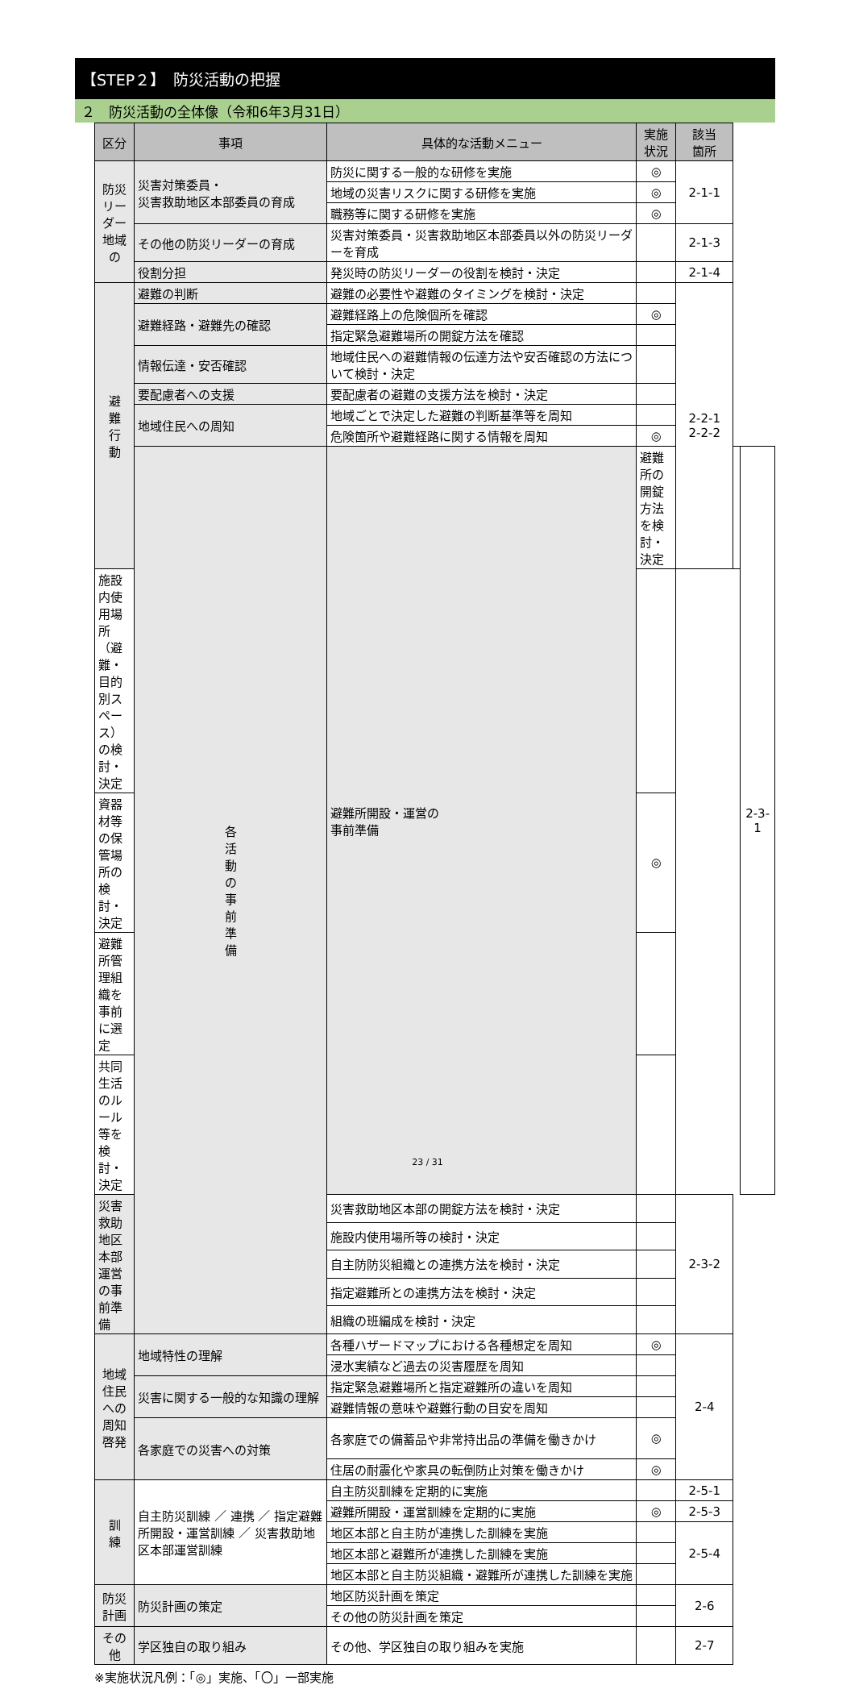【STEP２】　防災活動の把握
２　防災活動の全体像（令和6年3月31日）
| 区分 | 事項 | 具体的な活動メニュー | 実施 状況 | 該当 箇所 | | |
| --- | --- | --- | --- | --- | --- | --- |
| 防災リーダー 地域の | 災害対策委員・ 災害救助地区本部委員の育成 | 防災に関する一般的な研修を実施 | ◎ | 2-1-1 | | |
| | | 地域の災害リスクに関する研修を実施 | ◎ | | | |
| | | 職務等に関する研修を実施 | ◎ | | | |
| | その他の防災リーダーの育成 | 災害対策委員・災害救助地区本部委員以外の防災リーダーを育成 | | 2-1-3 | | |
| | 役割分担 | 発災時の防災リーダーの役割を検討・決定 | | 2-1-4 | | |
| 避 難 行 動 | 避難の判断 | 避難の必要性や避難のタイミングを検討・決定 | | 2-2-1 2-2-2 | | |
| | 避難経路・避難先の確認 | 避難経路上の危険個所を確認 | ◎ | | | |
| | | 指定緊急避難場所の開錠方法を確認 | | | | |
| | 情報伝達・安否確認 | 地域住民への避難情報の伝達方法や安否確認の方法について検討・決定 | | | | |
| | 要配慮者への支援 | 要配慮者の避難の支援方法を検討・決定 | | | | |
| | 地域住民への周知 | 地域ごとで決定した避難の判断基準等を周知 | | | | |
| | | 危険箇所や避難経路に関する情報を周知 | ◎ | | | |
| | 各 活 動 の 事 前 準 備 | 避難所開設・運営の 事前準備 | 避難所の開錠方法を検討・決定 | | | 2-3-1 |
| 施設内使用場所（避難・目的別スペース）の検討・決定 | | | | | | |
| 資器材等の保管場所の検討・決定 | | | ◎ | | | |
| 避難所管理組織を事前に選定 | | | | | | |
| 共同生活のルール等を検討・決定 | | | | | | |
| 災害救助地区本部運営の事前準備 | | 災害救助地区本部の開錠方法を検討・決定 | | 2-3-2 | | |
| | | 施設内使用場所等の検討・決定 | | | | |
| | | 自主防防災組織との連携方法を検討・決定 | | | | |
| | | 指定避難所との連携方法を検討・決定 | | | | |
| | | 組織の班編成を検討・決定 | | | | |
| 地域住民への周知啓発 | 地域特性の理解 | 各種ハザードマップにおける各種想定を周知 | ◎ | 2-4 | | |
| | | 浸水実績など過去の災害履歴を周知 | | | | |
| | 災害に関する一般的な知識の理解 | 指定緊急避難場所と指定避難所の違いを周知 | | | | |
| | | 避難情報の意味や避難行動の目安を周知 | | | | |
| | 各家庭での災害への対策 | 各家庭での備蓄品や非常持出品の準備を働きかけ | ◎ | | | |
| | | 住居の耐震化や家具の転倒防止対策を働きかけ | ◎ | | | |
| 訓 練 | 自主防災訓練 ／ 連携 ／ 指定避難所開設・運営訓練 ／ 災害救助地区本部運営訓練 | 自主防災訓練を定期的に実施 | | 2-5-1 | | |
| | | 避難所開設・運営訓練を定期的に実施 | ◎ | 2-5-3 | | |
| | | 地区本部と自主防が連携した訓練を実施 | | 2-5-4 | | |
| | | 地区本部と避難所が連携した訓練を実施 | | | | |
| | | 地区本部と自主防災組織・避難所が連携した訓練を実施 | | | | |
| 防災 計画 | 防災計画の策定 | 地区防災計画を策定 | | 2-6 | | |
| | | その他の防災計画を策定 | | | | |
| その 他 | 学区独自の取り組み | その他、学区独自の取り組みを実施 | | 2-7 | | |
※実施状況凡例：「◎」実施、「〇」一部実施
23 / 31